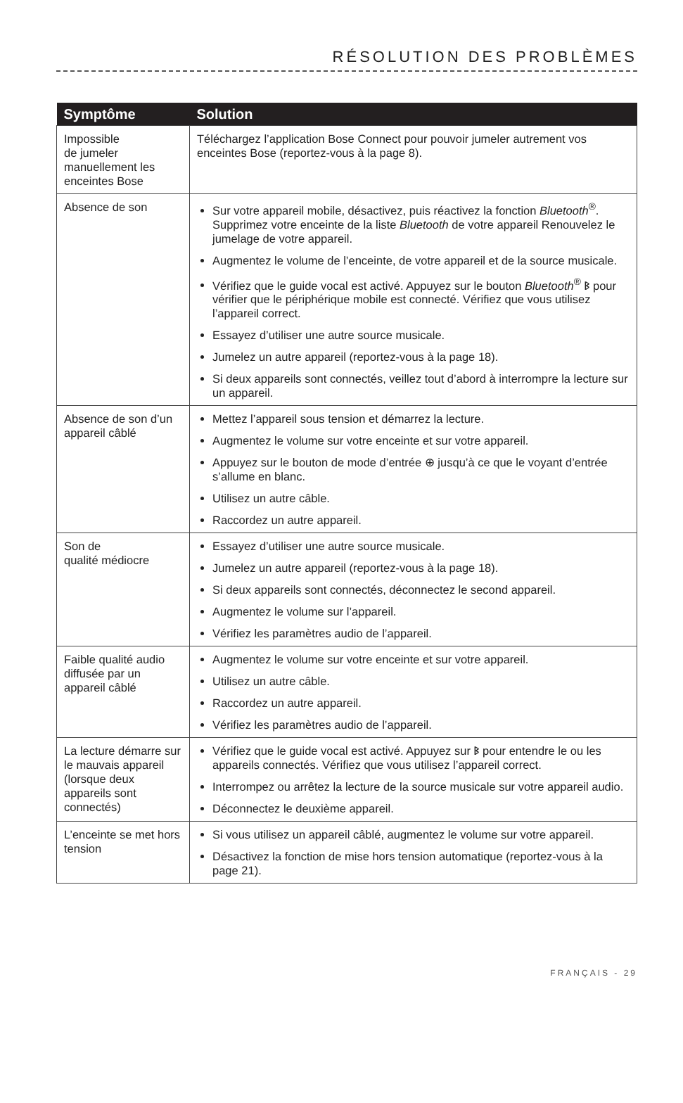RÉSOLUTION DES PROBLÈMES
| Symptôme | Solution |
| --- | --- |
| Impossible de jumeler manuellement les enceintes Bose | Téléchargez l’application Bose Connect pour pouvoir jumeler autrement vos enceintes Bose (reportez-vous à la page 8). |
| Absence de son | Sur votre appareil mobile, désactivez, puis réactivez la fonction Bluetooth<sup>®</sup>. Supprimez votre enceinte de la liste Bluetooth de votre appareil Renouvelez le jumelage de votre appareil. Augmentez le volume de l’enceinte, de votre appareil et de la source musicale. Vérifiez que le guide vocal est activé. Appuyez sur le bouton Bluetooth<sup>®</sup> ᛒ pour vérifier que le périphérique mobile est connecté. Vérifiez que vous utilisez l’appareil correct. Essayez d’utiliser une autre source musicale. Jumelez un autre appareil (reportez-vous à la page 18). Si deux appareils sont connectés, veillez tout d’abord à interrompre la lecture sur un appareil. |
| Absence de son d’un appareil câblé | Mettez l’appareil sous tension et démarrez la lecture. Augmentez le volume sur votre enceinte et sur votre appareil. Appuyez sur le bouton de mode d’entrée ⊕ jusqu’à ce que le voyant d’entrée s’allume en blanc. Utilisez un autre câble. Raccordez un autre appareil. |
| Son de qualité médiocre | Essayez d’utiliser une autre source musicale. Jumelez un autre appareil (reportez-vous à la page 18). Si deux appareils sont connectés, déconnectez le second appareil. Augmentez le volume sur l’appareil. Vérifiez les paramètres audio de l’appareil. |
| Faible qualité audio diffusée par un appareil câblé | Augmentez le volume sur votre enceinte et sur votre appareil. Utilisez un autre câble. Raccordez un autre appareil. Vérifiez les paramètres audio de l’appareil. |
| La lecture démarre sur le mauvais appareil (lorsque deux appareils sont connectés) | Vérifiez que le guide vocal est activé. Appuyez sur ᛒ pour entendre le ou les appareils connectés. Vérifiez que vous utilisez l’appareil correct. Interrompez ou arrêtez la lecture de la source musicale sur votre appareil audio. Déconnectez le deuxième appareil. |
| L’enceinte se met hors tension | Si vous utilisez un appareil câblé, augmentez le volume sur votre appareil. Désactivez la fonction de mise hors tension automatique (reportez-vous à la page 21). |
FRANÇAIS - 29